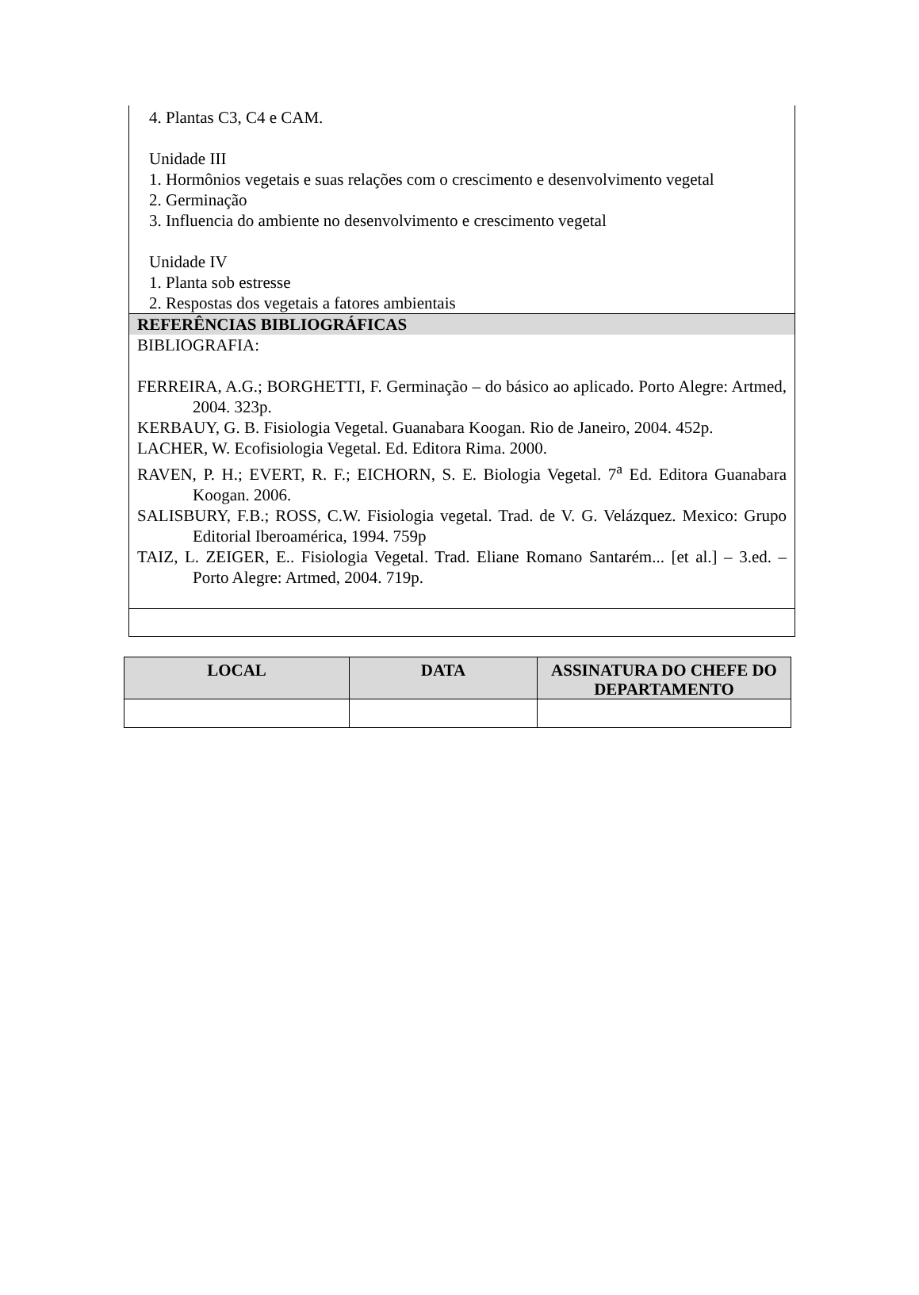4. Plantas C3, C4 e CAM.
Unidade III
1. Hormônios vegetais e suas relações com o crescimento e desenvolvimento vegetal
2. Germinação
3. Influencia do ambiente no desenvolvimento e crescimento vegetal
Unidade IV
1. Planta sob estresse
2. Respostas dos vegetais a fatores ambientais
REFERÊNCIAS BIBLIOGRÁFICAS
BIBLIOGRAFIA:
FERREIRA, A.G.; BORGHETTI, F. Germinação – do básico ao aplicado. Porto Alegre: Artmed, 2004. 323p.
KERBAUY, G. B. Fisiologia Vegetal. Guanabara Koogan. Rio de Janeiro, 2004. 452p.
LACHER, W. Ecofisiologia Vegetal. Ed. Editora Rima. 2000.
RAVEN, P. H.; EVERT, R. F.; EICHORN, S. E. Biologia Vegetal. 7<sup>a</sup> Ed. Editora Guanabara Koogan. 2006.
SALISBURY, F.B.; ROSS, C.W. Fisiologia vegetal. Trad. de V. G. Velázquez. Mexico: Grupo Editorial Iberoamérica, 1994. 759p
TAIZ, L. ZEIGER, E.. Fisiologia Vegetal. Trad. Eliane Romano Santarém... [et al.] – 3.ed. – Porto Alegre: Artmed, 2004. 719p.
| LOCAL | DATA | ASSINATURA DO CHEFE DO DEPARTAMENTO |
| --- | --- | --- |